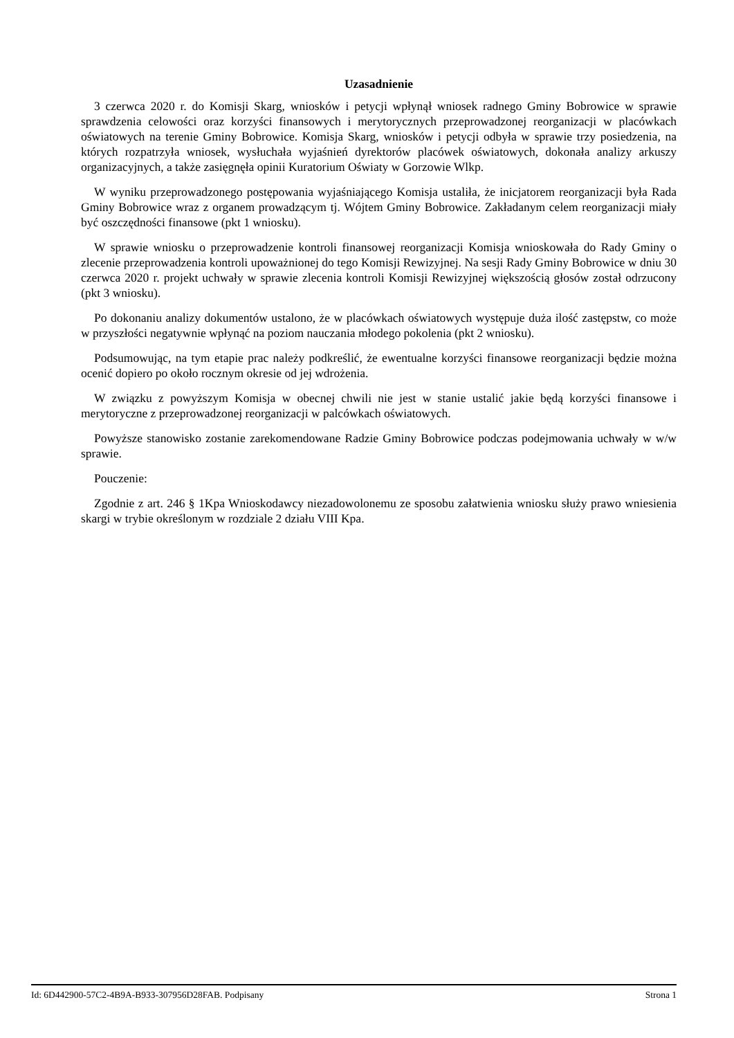Uzasadnienie
3 czerwca 2020 r. do Komisji Skarg, wniosków i petycji wpłynął wniosek radnego Gminy Bobrowice w sprawie sprawdzenia celowości oraz korzyści finansowych i merytorycznych przeprowadzonej reorganizacji w placówkach oświatowych na terenie Gminy Bobrowice. Komisja Skarg, wniosków i petycji odbyła w sprawie trzy posiedzenia, na których rozpatrzyła wniosek, wysłuchała wyjaśnień dyrektorów placówek oświatowych, dokonała analizy arkuszy organizacyjnych, a także zasięgnęła opinii Kuratorium Oświaty w Gorzowie Wlkp.
W wyniku przeprowadzonego postępowania wyjaśniającego Komisja ustaliła, że inicjatorem reorganizacji była Rada Gminy Bobrowice wraz z organem prowadzącym tj. Wójtem Gminy Bobrowice. Zakładanym celem reorganizacji miały być oszczędności finansowe (pkt 1 wniosku).
W sprawie wniosku o przeprowadzenie kontroli finansowej reorganizacji Komisja wnioskowała do Rady Gminy o zlecenie przeprowadzenia kontroli upoważnionej do tego Komisji Rewizyjnej. Na sesji Rady Gminy Bobrowice w dniu 30 czerwca 2020 r. projekt uchwały w sprawie zlecenia kontroli Komisji Rewizyjnej większością głosów został odrzucony (pkt 3 wniosku).
Po dokonaniu analizy dokumentów ustalono, że w placówkach oświatowych występuje duża ilość zastępstw, co może w przyszłości negatywnie wpłynąć na poziom nauczania młodego pokolenia (pkt 2 wniosku).
Podsumowując, na tym etapie prac należy podkreślić, że ewentualne korzyści finansowe reorganizacji będzie można ocenić dopiero po około rocznym okresie od jej wdrożenia.
W związku z powyższym Komisja w obecnej chwili nie jest w stanie ustalić jakie będą korzyści finansowe i merytoryczne z przeprowadzonej reorganizacji w palcówkach oświatowych.
Powyższe stanowisko zostanie zarekomendowane Radzie Gminy Bobrowice podczas podejmowania uchwały w w/w sprawie.
Pouczenie:
Zgodnie z art. 246 § 1Kpa Wnioskodawcy niezadowolonemu ze sposobu załatwienia wniosku służy prawo wniesienia skargi w trybie określonym w rozdziale 2 działu VIII Kpa.
Id: 6D442900-57C2-4B9A-B933-307956D28FAB. Podpisany Strona 1